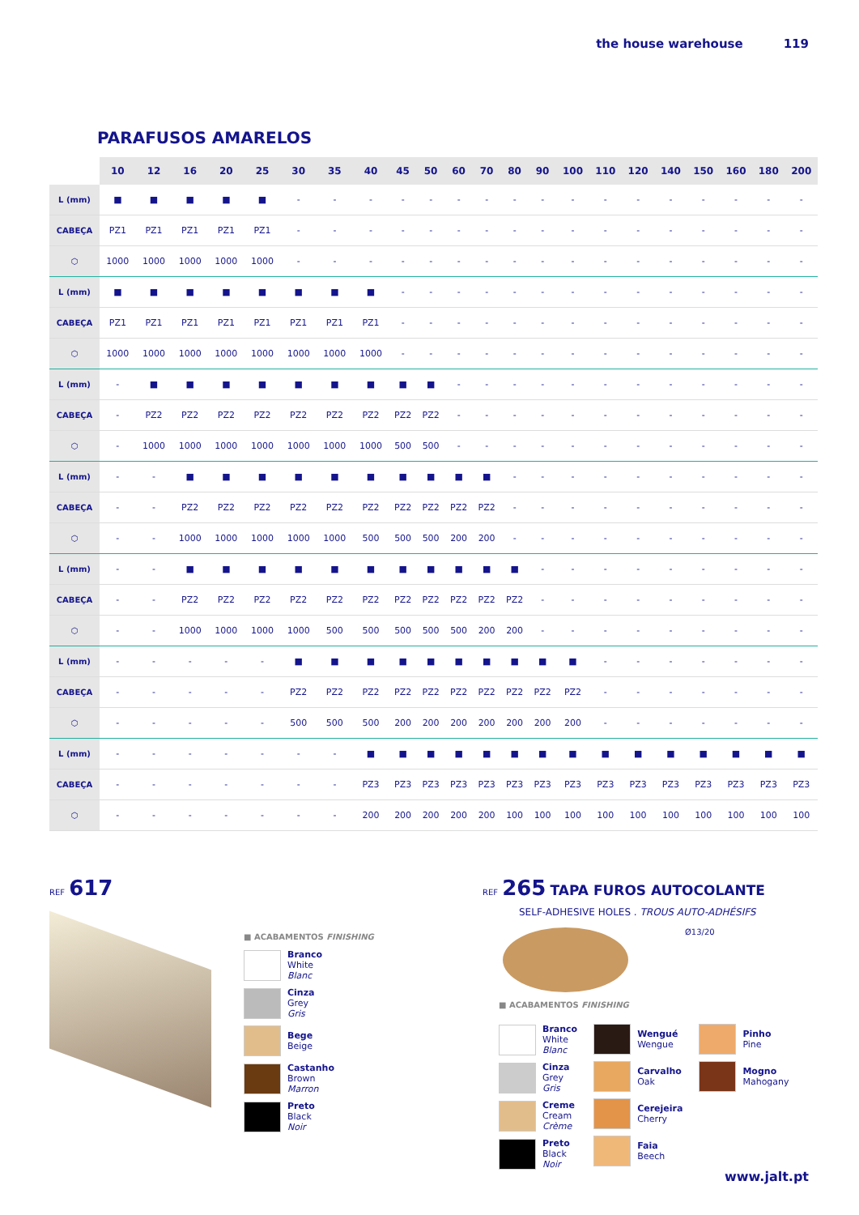the house warehouse 119
PARAFUSOS AMARELOS
| | 10 | 12 | 16 | 20 | 25 | 30 | 35 | 40 | 45 | 50 | 60 | 70 | 80 | 90 | 100 | 110 | 120 | 140 | 150 | 160 | 180 | 200 |
| --- | --- | --- | --- | --- | --- | --- | --- | --- | --- | --- | --- | --- | --- | --- | --- | --- | --- | --- | --- | --- | --- | --- |
| L (mm) | ■ | ■ | ■ | ■ | ■ | - | - | - | - | - | - | - | - | - | - | - | - | - | - | - | - | - |
| CABEÇA | PZ1 | PZ1 | PZ1 | PZ1 | PZ1 | - | - | - | - | - | - | - | - | - | - | - | - | - | - | - | - | - |
| ⬡ | 1000 | 1000 | 1000 | 1000 | 1000 | - | - | - | - | - | - | - | - | - | - | - | - | - | - | - | - | - |
| L (mm) | ■ | ■ | ■ | ■ | ■ | ■ | ■ | ■ | - | - | - | - | - | - | - | - | - | - | - | - | - | - |
| CABEÇA | PZ1 | PZ1 | PZ1 | PZ1 | PZ1 | PZ1 | PZ1 | PZ1 | - | - | - | - | - | - | - | - | - | - | - | - | - | - |
| ⬡ | 1000 | 1000 | 1000 | 1000 | 1000 | 1000 | 1000 | 1000 | - | - | - | - | - | - | - | - | - | - | - | - | - | - |
| L (mm) | - | ■ | ■ | ■ | ■ | ■ | ■ | ■ | ■ | ■ | - | - | - | - | - | - | - | - | - | - | - | - |
| CABEÇA | - | PZ2 | PZ2 | PZ2 | PZ2 | PZ2 | PZ2 | PZ2 | PZ2 | PZ2 | - | - | - | - | - | - | - | - | - | - | - | - |
| ⬡ | - | 1000 | 1000 | 1000 | 1000 | 1000 | 1000 | 1000 | 500 | 500 | - | - | - | - | - | - | - | - | - | - | - | - |
| L (mm) | - | - | ■ | ■ | ■ | ■ | ■ | ■ | ■ | ■ | ■ | ■ | - | - | - | - | - | - | - | - | - | - |
| CABEÇA | - | - | PZ2 | PZ2 | PZ2 | PZ2 | PZ2 | PZ2 | PZ2 | PZ2 | PZ2 | PZ2 | - | - | - | - | - | - | - | - | - | - |
| ⬡ | - | - | 1000 | 1000 | 1000 | 1000 | 1000 | 500 | 500 | 500 | 200 | 200 | - | - | - | - | - | - | - | - | - | - |
| L (mm) | - | - | ■ | ■ | ■ | ■ | ■ | ■ | ■ | ■ | ■ | ■ | ■ | - | - | - | - | - | - | - | - | - |
| CABEÇA | - | - | PZ2 | PZ2 | PZ2 | PZ2 | PZ2 | PZ2 | PZ2 | PZ2 | PZ2 | PZ2 | PZ2 | - | - | - | - | - | - | - | - | - |
| ⬡ | - | - | 1000 | 1000 | 1000 | 1000 | 500 | 500 | 500 | 500 | 500 | 200 | 200 | - | - | - | - | - | - | - | - | - |
| L (mm) | - | - | - | - | - | ■ | ■ | ■ | ■ | ■ | ■ | ■ | ■ | ■ | ■ | - | - | - | - | - | - | - |
| CABEÇA | - | - | - | - | - | PZ2 | PZ2 | PZ2 | PZ2 | PZ2 | PZ2 | PZ2 | PZ2 | PZ2 | PZ2 | - | - | - | - | - | - | - |
| ⬡ | - | - | - | - | - | 500 | 500 | 500 | 200 | 200 | 200 | 200 | 200 | 200 | 200 | - | - | - | - | - | - | - |
| L (mm) | - | - | - | - | - | - | - | ■ | ■ | ■ | ■ | ■ | ■ | ■ | ■ | ■ | ■ | ■ | ■ | ■ | ■ | ■ |
| CABEÇA | - | - | - | - | - | - | - | PZ3 | PZ3 | PZ3 | PZ3 | PZ3 | PZ3 | PZ3 | PZ3 | PZ3 | PZ3 | PZ3 | PZ3 | PZ3 | PZ3 | PZ3 |
| ⬡ | - | - | - | - | - | - | - | 200 | 200 | 200 | 200 | 200 | 100 | 100 | 100 | 100 | 100 | 100 | 100 | 100 | 100 | 100 |
REF 617
■ ACABAMENTOS FINISHING
Branco
White
Blanc
Cinza
Grey
Gris
Bege
Beige
Castanho
Brown
Marron
Preto
Black
Noir
REF 265 TAPA FUROS AUTOCOLANTE
SELF-ADHESIVE HOLES . TROUS AUTO-ADHÉSIFS
Ø13/20
■ ACABAMENTOS FINISHING
Branco
White
Blanc
Cinza
Grey
Gris
Creme
Cream
Crème
Preto
Black
Noir
Wengué
Wengue
Carvalho
Oak
Cerejeira
Cherry
Faia
Beech
Pinho
Pine
Mogno
Mahogany
www.jalt.pt